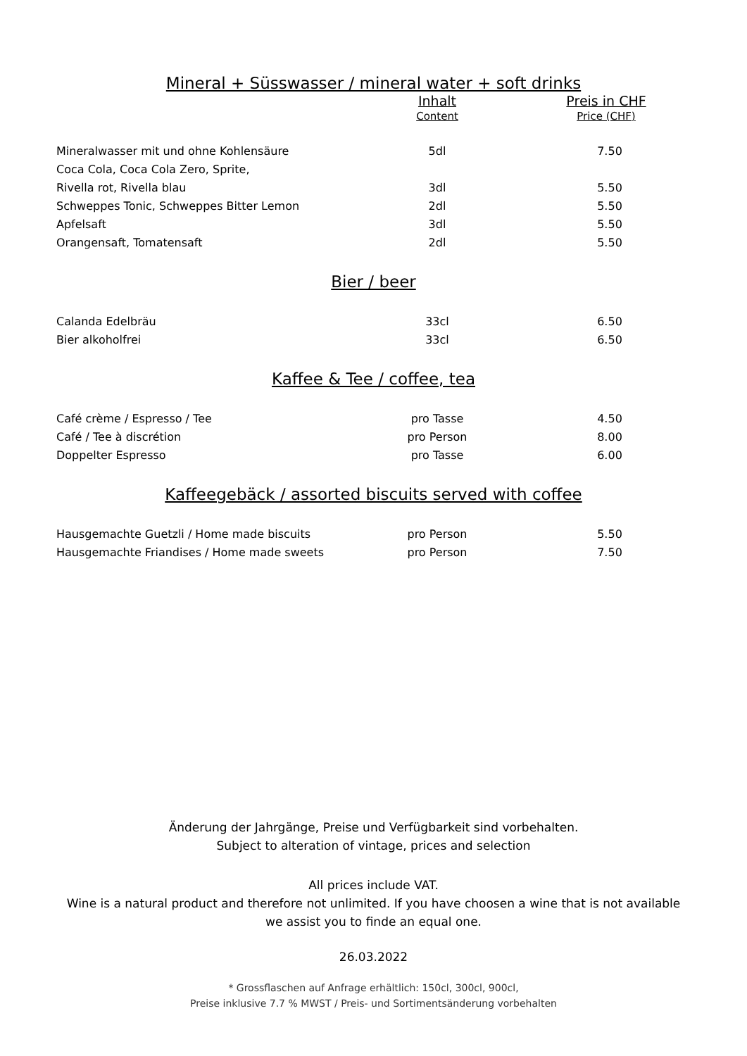Mineral + Süsswasser / mineral water + soft drinks
| | Inhalt | Preis in CHF |
| --- | --- | --- |
| | Content | Price (CHF) |
| Mineralwasser mit und ohne Kohlensäure | 5dl | 7.50 |
| Coca Cola, Coca Cola Zero, Sprite, | | |
| Rivella rot, Rivella blau | 3dl | 5.50 |
| Schweppes Tonic, Schweppes Bitter Lemon | 2dl | 5.50 |
| Apfelsaft | 3dl | 5.50 |
| Orangensaft, Tomatensaft | 2dl | 5.50 |
Bier / beer
| Calanda Edelbräu | 33cl | 6.50 |
| Bier alkoholfrei | 33cl | 6.50 |
Kaffee & Tee / coffee, tea
| Café crème / Espresso / Tee | pro Tasse | 4.50 |
| Café / Tee à discrétion | pro Person | 8.00 |
| Doppelter Espresso | pro Tasse | 6.00 |
Kaffeegebäck / assorted biscuits served with coffee
| Hausgemachte Guetzli / Home made biscuits | pro Person | 5.50 |
| Hausgemachte Friandises / Home made sweets | pro Person | 7.50 |
Änderung der Jahrgänge, Preise und Verfügbarkeit sind vorbehalten.
Subject to alteration of vintage, prices and selection
All prices include VAT.
Wine is a natural product and therefore not unlimited. If you have choosen a wine that is not available
we assist you to finde an equal one.
26.03.2022
* Grossflaschen auf Anfrage erhältlich: 150cl, 300cl, 900cl,
Preise inklusive 7.7 % MWST / Preis- und Sortimentsänderung vorbehalten